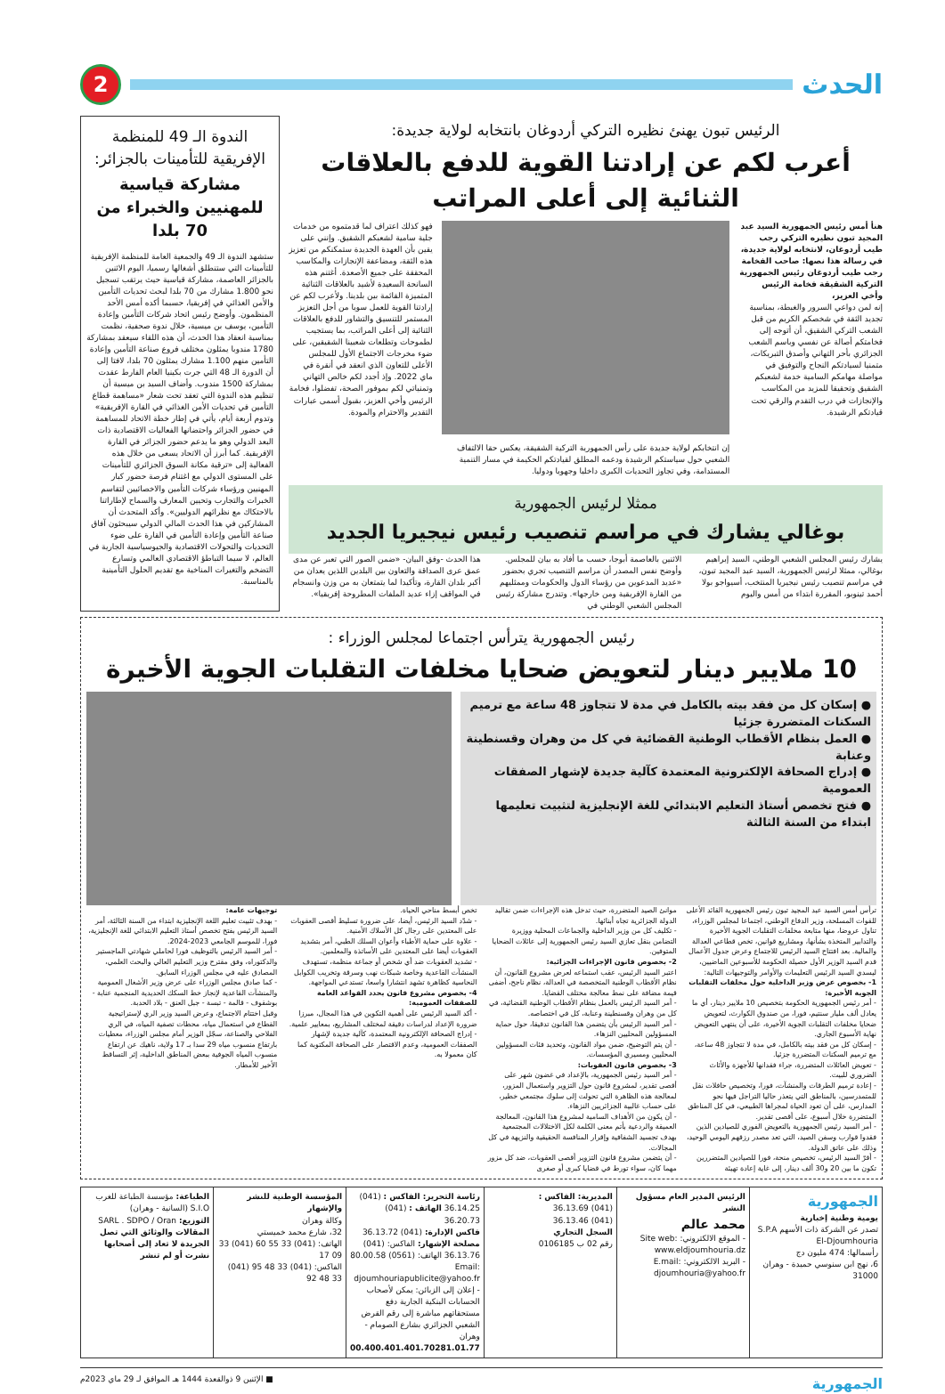الحدث
2
الرئيس تبون يهنئ نظيره التركي أردوغان بانتخابه لولاية جديدة:
أعرب لكم عن إرادتنا القوية للدفع بالعلاقات الثنائية إلى أعلى المراتب
هنأ أمس رئيس الجمهورية السيد عبد المجيد تبون نظيره التركي رجب طيب أردوغان، لانتخابه لولاية جديدة، في رسالة هذا نصها: صاحب الفخامة رجب طيب أردوغان رئيس الجمهورية التركية الشقيقة فخامة الرئيس وأخي العزيز،
إنه لمن دواعي السرور والغبطة، بمناسبة تجديد الثقة في شخصكم الكريم من قبل الشعب التركي الشقيق، أن أتوجه إلى فخامتكم أصالة عن نفسي وباسم الشعب الجزائري بأحر التهاني وأصدق التبريكات، متمنيا لسيادتكم النجاح والتوفيق في مواصلة مهامكم السامية خدمة لشعبكم الشقيق وتحقيقا للمزيد من المكاسب والإنجازات في درب التقدم والرقي تحت قيادتكم الرشيدة.
إن انتخابكم لولاية جديدة على رأس الجمهورية التركية الشقيقة، يعكس حقا الالتفاف الشعبي حول سياستكم الرشيدة ودعمه المطلق لقيادتكم الحكيمة في مسار التنمية المستدامة، وفي تجاوز التحديات الكبرى داخليا وجهويا ودوليا.
فهو كذلك اعتراف لما قدمتموه من خدمات جلية سامية لشعبكم الشقيق. وإنني على يقين بأن العهدة الجديدة ستمكنكم من تعزيز هذه الثقة، ومضاعفة الإنجازات والمكاسب المحققة على جميع الأصعدة. أغتنم هذه السانحة السعيدة لأشيد بالعلاقات الثنائية المتميزة القائمة بين بلدينا. ولأعرب لكم عن إرادتنا القوية للعمل سويا من أجل التعزيز المستمر للتنسيق والتشاور للدفع بالعلاقات الثنائية إلى أعلى المراتب، بما يستجيب لطموحات وتطلعات شعبينا الشقيقين، على ضوء مخرجات الاجتماع الأول للمجلس الأعلى للتعاون الذي انعقد في أنقرة في ماي 2022. وإذ أجدد لكم خالص التهاني وتمنياتي لكم بموفور الصحة، تفضلوا، فخامة الرئيس وأخي العزيز، بقبول أسمى عبارات التقدير والاحترام والمودة.
ممثلا لرئيس الجمهورية
بوغالي يشارك في مراسم تنصيب رئيس نيجيريا الجديد
يشارك رئيس المجلس الشعبي الوطني، السيد إبراهيم بوغالي، ممثلا لرئيس الجمهورية، السيد عبد المجيد تبون، في مراسم تنصيب رئيس نيجيريا المنتخب، أسيواجو بولا أحمد تينوبو، المقررة ابتداء من أمس واليوم
الاثنين بالعاصمة أبوجا، حسب ما أفاد به بيان للمجلس. وأوضح نفس المصدر أن مراسم التنصيب تجري بحضور «عديد المدعوين من رؤساء الدول والحكومات وممثليهم من القارة الإفريقية ومن خارجها». وتندرج مشاركة رئيس المجلس الشعبي الوطني في
هذا الحدث -وفق البيان- «ضمن الصور التي تعبر عن مدى عمق عرى الصداقة والتعاون بين البلدين اللذين يعدان من أكبر بلدان القارة، وتأكيدا لما يتمتعان به من وزن وانسجام في المواقف إزاء عديد الملفات المطروحة إفريقيا».
الندوة الـ 49 للمنظمة الإفريقية للتأمينات بالجزائر:
مشاركة قياسية للمهنيين والخبراء من 70 بلدا
ستشهد الندوة الـ 49 والجمعية العامة للمنظمة الإفريقية للتأمينات التي ستنطلق أشغالها رسميا، اليوم الاثنين بالجزائر العاصمة، مشاركة قياسية حيث يرتقب تسجيل نحو 1.800 مشارك من 70 بلدا لبحث تحديات التأمين والأمن الغذائي في إفريقيا، حسبما أكده أمس الأحد المنظمون. وأوضح رئيس اتحاد شركات التأمين وإعادة التأمين، يوسف بن ميسية، خلال ندوة صحفية، نظمت بمناسبة انعقاد هذا الحدث، أن هذه اللقاء سيعقد بمشاركة 1780 مندوبا يمثلون مختلف فروع صناعة التأمين وإعادة التأمين منهم 1.100 مشارك يمثلون 70 بلدا، لافتا إلى أن الدورة الـ 48 التي جرت بكينيا العام الفارط عقدت بمشاركة 1500 مندوب. وأضاف السيد بن ميسية أن تنظيم هذه الندوة التي تعقد تحت شعار «مساهمة قطاع التأمين في تحديات الأمن الغذائي في القارة الإفريقية» وتدوم أربعة أيام، يأتي في إطار خطة الاتحاد للمساهمة في حضور الجزائر واحتضانها الفعاليات الاقتصادية ذات البعد الدولي وهو ما يدعم حضور الجزائر في القارة الإفريقية. كما أبرز أن الاتحاد يسعى من خلال هذه الفعالية إلى «ترقية مكانة السوق الجزائري للتأمينات على المستوى الدولي مع اغتنام فرصة حضور كبار المهنيين ورؤساء شركات التأمين والاخصائيين لتقاسم الخبرات والتجارب وتحيين المعارف والسماح لإطاراتنا بالاحتكاك مع نظرائهم الدوليين». وأكد المتحدث أن المشاركين في هذا الحدث المالي الدولي سيبحثون آفاق صناعة التأمين وإعادة التأمين في القارة على ضوء التحديات والتحولات الاقتصادية والجيوسياسية الجارية في العالم، لا سيما التباطؤ الاقتصادي العالمي وتسارع التضخم والتغيرات المناخية مع تقديم الحلول التأمينية بالمناسبة.
رئيس الجمهورية يترأس اجتماعا لمجلس الوزراء :
10 ملايير دينار لتعويض ضحايا مخلفات التقلبات الجوية الأخيرة
● إسكان كل من فقد بيته بالكامل في مدة لا تتجاوز 48 ساعة مع ترميم السكنات المتضررة جزئيا
● العمل بنظام الأقطاب الوطنية القضائية في كل من وهران وقسنطينة وعنابة
● إدراج الصحافة الإلكترونية المعتمدة كآلية جديدة لإشهار الصفقات العمومية
● فتح تخصص أستاذ التعليم الابتدائي للغة الإنجليزية لتثبيت تعليمها ابتداء من السنة الثالثة
ترأس أمس السيد عبد المجيد تبون رئيس الجمهورية القائد الأعلى للقوات المسلحة، وزير الدفاع الوطني، اجتماعا لمجلس الوزراء، تناول عروضا، منها متابعة مخلفات التقلبات الجوية الأخيرة والتدابير المتخذة بشأنها، ومشاريع قوانين، تخص قطاعي العدالة والمالية. بعد افتتاح السيد الرئيس للاجتماع وعرض جدول الأعمال قدم السيد الوزير الأول حصيلة الحكومة للأسبوعين الماضيين، ليسدي السيد الرئيس التعليمات والأوامر والتوجيهات التالية:
1- بخصوص عرض وزير الداخلية حول مخلفات التقلبات الجوية الأخيرة:
- أمر رئيس الجمهورية الحكومة بتخصيص 10 ملايير دينار، أي ما يعادل ألف مليار سنتيم، فورا، من صندوق الكوارث، لتعويض ضحايا مخلفات التقلبات الجوية الأخيرة، على أن ينتهي التعويض نهاية الأسبوع الجاري.
- إسكان كل من فقد بيته بالكامل، في مدة لا تتجاوز 48 ساعة، مع ترميم السكنات المتضررة جزئيا.
- تعويض العائلات المتضررة، جراء فقدانها للأجهزة والأثاث الضروري للبيت.
- إعادة ترميم الطرقات والمنشآت، فورا، وتخصيص حافلات نقل للمتمدرسين، بالمناطق التي يتعذر حاليا التراجل فيها نحو المدارس، على أن تعود الحياة لمجراها الطبيعي، في كل المناطق المتضررة خلال أسبوع، على أقصى تقدير.
- أمر السيد رئيس الجمهورية بالتعويض الفوري للصيادين الذين فقدوا قوارب وسفن الصيد، التي تعد مصدر رزقهم اليومي الوحيد، وذلك على عاتق الدولة.
- أقرّ السيد الرئيس، تخصيص منحة، فورا للصيادين المتضررين تكون ما بين 20 و30 ألف دينار، إلى غاية إعادة تهيئة
موانئ الصيد المتضررة، حيث تدخل هذه الإجراءات ضمن تقاليد الدولة الجزائرية تجاه أبنائها.
- تكليف كل من وزير الداخلية والجماعات المحلية ووزيرة التضامن بنقل تعازي السيد رئيس الجمهورية إلى عائلات الضحايا المتوفين.
2- بخصوص قانون الإجراءات الجزائية:
اعتبر السيد الرئيس، عقب استماعه لعرض مشروع القانون، أن نظام الأقطاب الوطنية المتخصصة في العدالة، نظام ناجح، أضفى قيمة مضافة على نمط معالجة مختلف القضايا.
- أمر السيد الرئيس بالعمل بنظام الأقطاب الوطنية القضائية، في كل من وهران وقسنطينة وعنابة، كل في اختصاصه.
- أمر السيد الرئيس بأن يتضمن هذا القانون تدقيقا، حول حماية المسؤولين المحليين النزهاء.
- أن يتم التوضيح، ضمن مواد القانون، وتحديد فئات المسؤولين المحليين ومسيري المؤسسات.
3- بخصوص قانون العقوبات:
- أمر السيد رئيس الجمهورية، بالإعداد في غضون شهر على أقصى تقدير، لمشروع قانون حول التزوير واستعمال المزور، لمعالجة هذه الظاهرة التي تحولت إلى سلوك مجتمعي خطير، على حساب غالبية الجزائريين النزهاء.
- أن يكون من الأهداف السامية لمشروع هذا القانون، المعالجة العميقة والردعية بأتم معنى الكلمة لكل الاختلالات المجتمعية بهدف تجسيد الشفافية وإقرار المنافسة الحقيقية والنزيهة في كل المجالات.
- أن يتضمن مشروع قانون التزوير أقصى العقوبات، ضد كل مزور مهما كان، سواء تورط في قضايا كبرى أو صغرى
تخص أبسط مناحي الحياة.
- شدّد السيد الرئيس، أيضا، على ضرورة تسليط أقصى العقوبات على المعتدين على رجال كل الأسلاك الأمنية.
- علاوة على حماية الأطباء وأعوان السلك الطبي، أمر بتشديد العقوبات أيضا على المعتدين على الأساتذة والمعلمين.
- تشديد العقوبات ضد أي شخص أو جماعة منظمة، تستهدف المنشآت القاعدية وخاصة شبكات نهب وسرقة وتخريب الكوابل النحاسية كظاهرة تشهد انتشارا واسعا، تستدعي المواجهة.
4- بخصوص مشروع قانون يحدد القواعد العامة للصفقات العمومية:
- أكد السيد الرئيس على أهمية التكوين في هذا المجال، مبرزا ضرورة الإعداد لدراسات دقيقة لمختلف المشاريع، بمعايير علمية.
- إدراج الصحافة الإلكترونية المعتمدة، كآلية جديدة لإشهار الصفقات العمومية، وعدم الاقتصار على الصحافة المكتوبة كما كان معمولا به.
توجيهات عامة:
- بهدف تثبيت تعليم اللغة الإنجليزية ابتداء من السنة الثالثة، أمر السيد الرئيس بفتح تخصص أستاذ التعليم الابتدائي للغة الإنجليزية، فورا، للموسم الجامعي 2023-2024.
- أمر السيد الرئيس بالتوظيف فورا لحاملي شهادتي الماجستير والدكتوراه، وفق مقترح وزير التعليم العالي والبحث العلمي، المصادق عليه في مجلس الوزراء السابق.
- كما صادق مجلس الوزراء على عرض وزير الأشغال العمومية والمنشآت القاعدية لإنجاز خط السكك الحديدية المنجمية عنابة - بوشقوف - قالمة - تبسة - جبل العنق - بلاد الحدبة.
وقبل اختتام الاجتماع، وعرض السيد وزير الري لإستراتيجية القطاع في استعمال مياه، محطات تصفية المياه، في الري الفلاحي والصناعة، سجّل الوزير أمام مجلس الوزراء، معطيات بارتفاع منسوب مياه 29 سدا بـ 17 ولاية، ناهيك عن ارتفاع منسوب المياه الجوفية ببعض المناطق الداخلية، إثر التساقط الأخير للأمطار.
الجمهورية
يومية وطنية إخبارية
تصدر عن الشركة ذات الأسهم S.P.A El-Djoumhouria
رأسمالها: 474 مليون دج
6، نهج ابن سنوسي حميدة - وهران 31000
الرئيس المدير العام مسؤول النشر
محمد عالم
- الموقع الالكتروني: Site web: www.eldjoumhouria.dz
- البريد الالكتروني: E.mail: djoumhouria@yahoo.fr
المديرية: الفاكس :
(041) 36.13.69
(041) 36.13.46
السجل التجاري
رقم 02 ب 0106185
رئاسة التحرير: الفاكس : (041) 36.14.25 الهاتف : (041) 36.20.73
فاكس الإدارة: (041) 36.13.72
مصلحة الإشهار: الفاكس: (041) 36.13.76 الهاتف: (0561) 80.00.58
Email: djoumhouriapublicite@yahoo.fr
- إعلان إلى الزبائن: يمكن لأصحاب الحسابات البنكية الجارية دفع مستحقاتهم مباشرة إلى رقم القرض الشعبي الجزائري بشارع الصومام - وهران
00.400.401.401.70281.01.77
المؤسسة الوطنية للنشر والإشهار
وكالة وهران
32، شارع محمد خميستي
الهاتف: (041) 33 55 60 (041) 33 09 17
الفاكس: (041) 33 48 95 (041) 33 48 92
الطباعة: مؤسسة الطباعة للغرب S.I.O (السانية - وهران)
التوزيع: SARL . SDPO / Oran
المقالات والوثائق التي تصل الجريدة لا تعاد إلى أصحابها نشرت أو لم تنشر
الجمهورية ■ الإثنين 9 ذوالقعدة 1444 هـ الموافق لـ 29 ماي 2023م